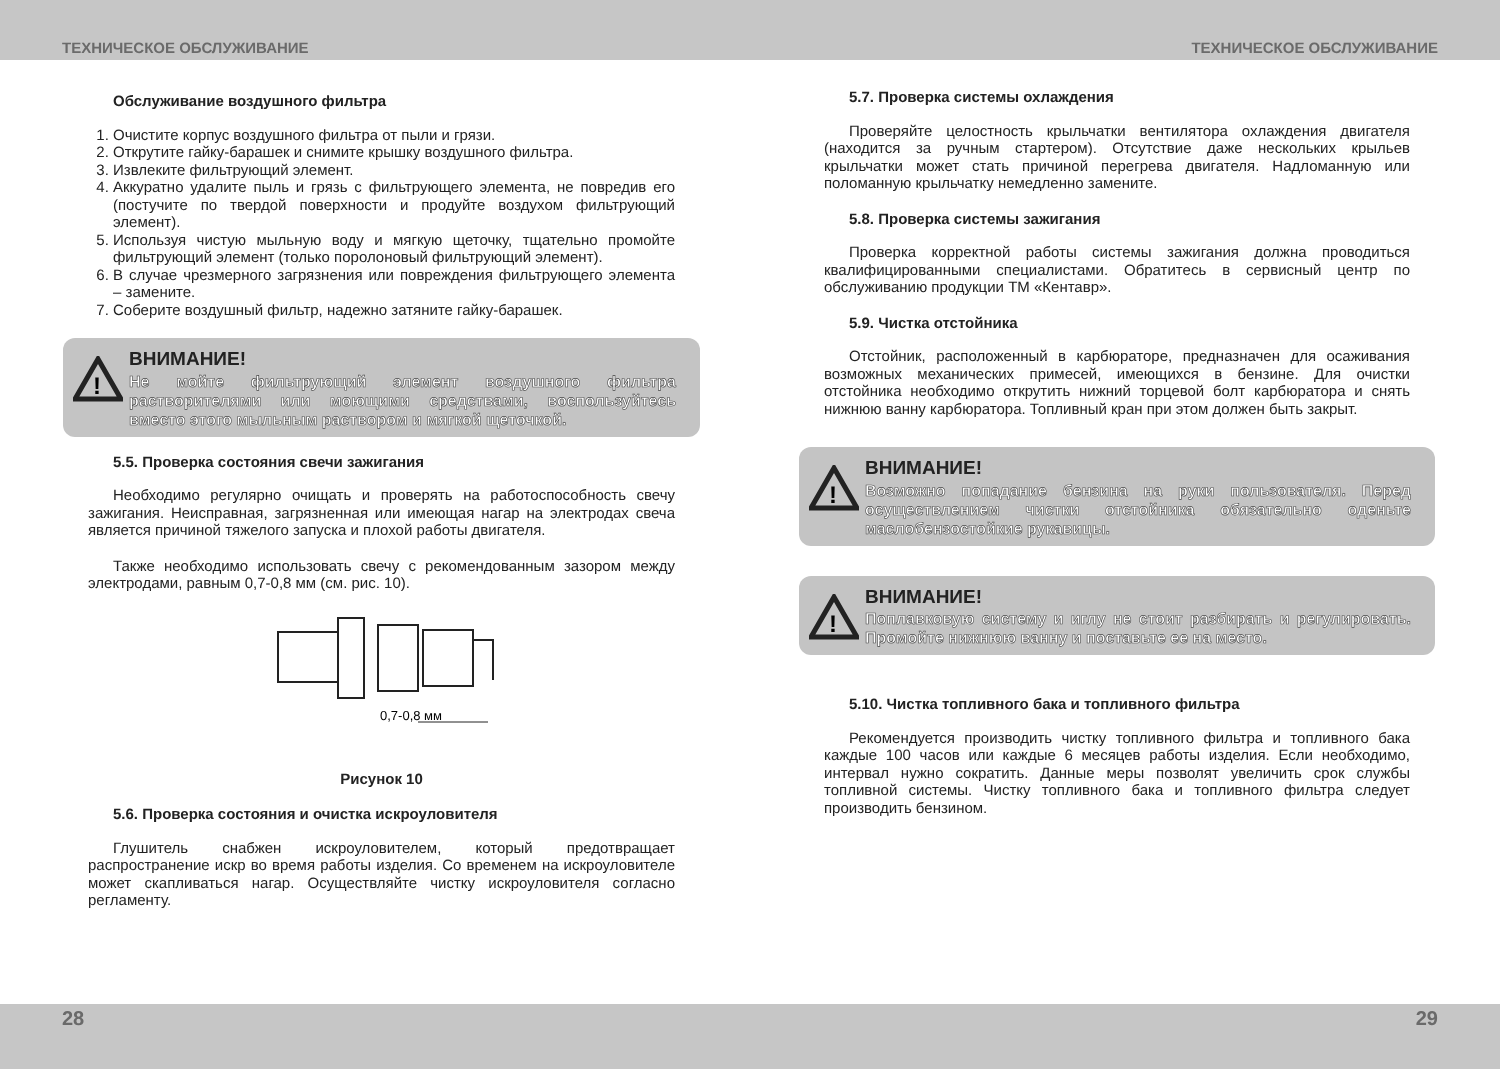ТЕХНИЧЕСКОЕ ОБСЛУЖИВАНИЕ ТЕХНИЧЕСКОЕ ОБСЛУЖИВАНИЕ
Обслуживание воздушного фильтра
1. Очистите корпус воздушного фильтра от пыли и грязи.
2. Открутите гайку-барашек и снимите крышку воздушного фильтра.
3. Извлеките фильтрующий элемент.
4. Аккуратно удалите пыль и грязь с фильтрующего элемента, не повредив его (постучите по твердой поверхности и продуйте воздухом фильтрующий элемент).
5. Используя чистую мыльную воду и мягкую щеточку, тщательно промойте фильтрующий элемент (только поролоновый фильтрующий элемент).
6. В случае чрезмерного загрязнения или повреждения фильтрующего элемента – замените.
7. Соберите воздушный фильтр, надежно затяните гайку-барашек.
!
ВНИМАНИЕ!
Не мойте фильтрующий элемент воздушного фильтра растворителями или моющими средствами, воспользуйтесь вместо этого мыльным раствором и мягкой щеточкой.
5.5. Проверка состояния свечи зажигания
Необходимо регулярно очищать и проверять на работоспособность свечу зажигания. Неисправная, загрязненная или имеющая нагар на электродах свеча является причиной тяжелого запуска и плохой работы двигателя.
Также необходимо использовать свечу с рекомендованным зазором между электродами, равным 0,7-0,8 мм (см. рис. 10).
0,7-0,8 мм
Рисунок 10
5.6. Проверка состояния и очистка искроуловителя
Глушитель снабжен искроуловителем, который предотвращает распространение искр во время работы изделия. Со временем на искроуловителе может скапливаться нагар. Осуществляйте чистку искроуловителя согласно регламенту.
5.7. Проверка системы охлаждения
Проверяйте целостность крыльчатки вентилятора охлаждения двигателя (находится за ручным стартером). Отсутствие даже нескольких крыльев крыльчатки может стать причиной перегрева двигателя. Надломанную или поломанную крыльчатку немедленно замените.
5.8. Проверка системы зажигания
Проверка корректной работы системы зажигания должна проводиться квалифицированными специалистами. Обратитесь в сервисный центр по обслуживанию продукции ТМ «Кентавр».
5.9. Чистка отстойника
Отстойник, расположенный в карбюраторе, предназначен для осаживания возможных механических примесей, имеющихся в бензине. Для очистки отстойника необходимо открутить нижний торцевой болт карбюратора и снять нижнюю ванну карбюратора. Топливный кран при этом должен быть закрыт.
!
ВНИМАНИЕ!
Возможно попадание бензина на руки пользователя. Перед осуществлением чистки отстойника обязательно оденьте маслобензостойкие рукавицы.
!
ВНИМАНИЕ!
Поплавковую систему и иглу не стоит разбирать и регулировать. Промойте нижнюю ванну и поставьте ее на место.
5.10. Чистка топливного бака и топливного фильтра
Рекомендуется производить чистку топливного фильтра и топливного бака каждые 100 часов или каждые 6 месяцев работы изделия. Если необходимо, интервал нужно сократить. Данные меры позволят увеличить срок службы топливной системы. Чистку топливного бака и топливного фильтра следует производить бензином.
28 29